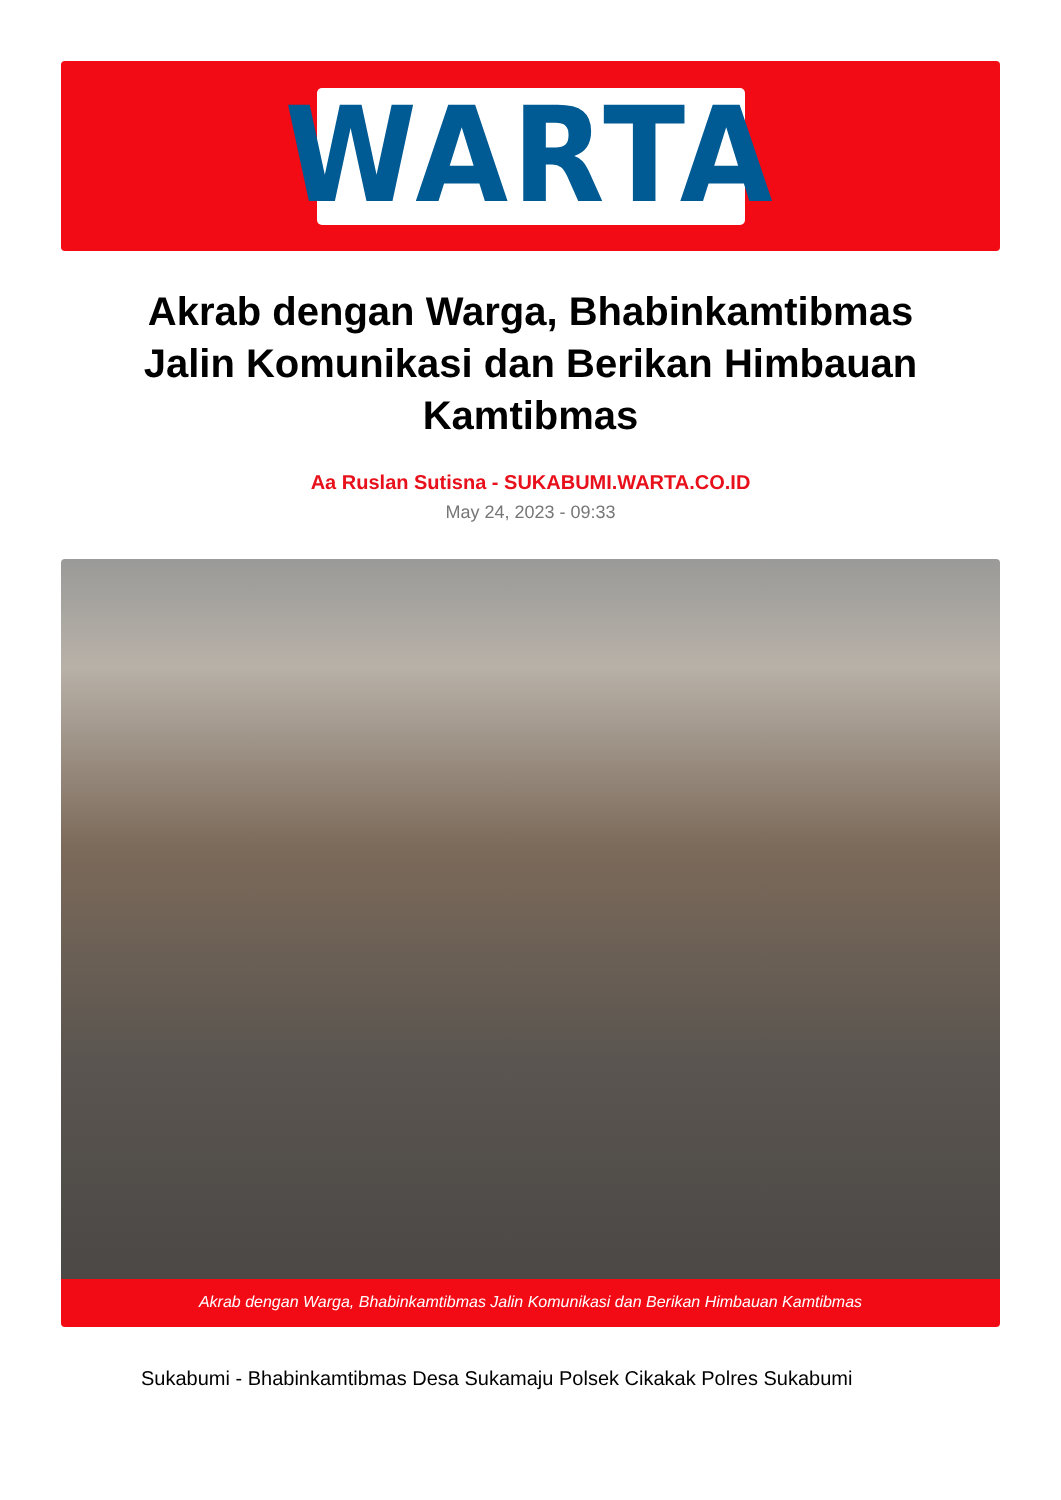WARTA
Akrab dengan Warga, Bhabinkamtibmas Jalin Komunikasi dan Berikan Himbauan Kamtibmas
Aa Ruslan Sutisna - SUKABUMI.WARTA.CO.ID
May 24, 2023 - 09:33
Akrab dengan Warga, Bhabinkamtibmas Jalin Komunikasi dan Berikan Himbauan Kamtibmas
Sukabumi - Bhabinkamtibmas Desa Sukamaju Polsek Cikakak Polres Sukabumi